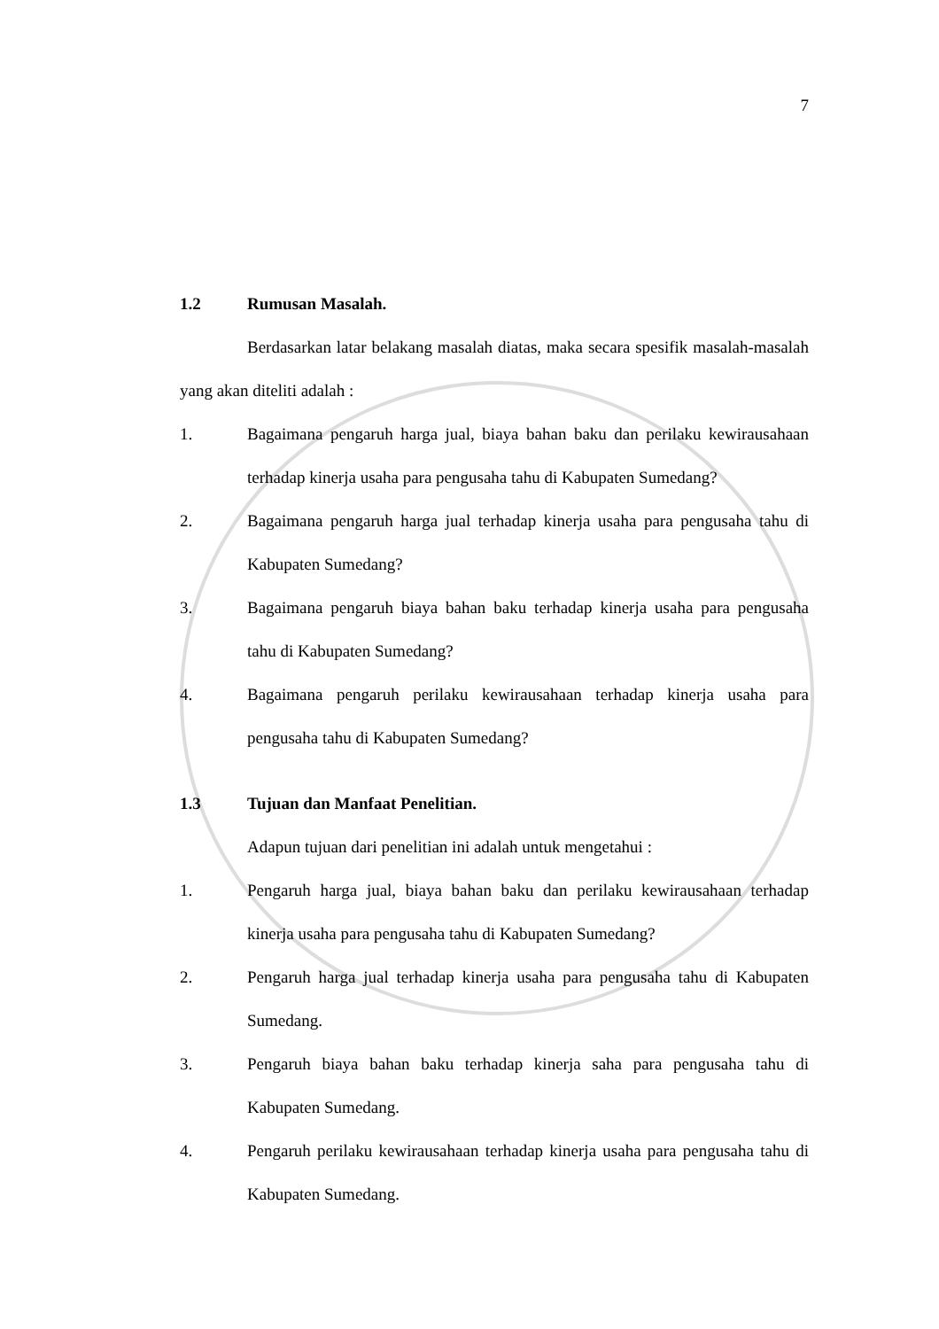7
1.2 Rumusan Masalah.
Berdasarkan latar belakang masalah diatas, maka secara spesifik masalah-masalah yang akan diteliti adalah :
1. Bagaimana pengaruh harga jual, biaya bahan baku dan perilaku kewirausahaan terhadap kinerja usaha para pengusaha tahu di Kabupaten Sumedang?
2. Bagaimana pengaruh harga jual terhadap kinerja usaha para pengusaha tahu di Kabupaten Sumedang?
3. Bagaimana pengaruh biaya bahan baku terhadap kinerja usaha para pengusaha tahu di Kabupaten Sumedang?
4. Bagaimana pengaruh perilaku kewirausahaan terhadap kinerja usaha para pengusaha tahu di Kabupaten Sumedang?
1.3 Tujuan dan Manfaat Penelitian.
Adapun tujuan dari penelitian ini adalah untuk mengetahui :
1. Pengaruh harga jual, biaya bahan baku dan perilaku kewirausahaan terhadap kinerja usaha para pengusaha tahu di Kabupaten Sumedang?
2. Pengaruh harga jual terhadap kinerja usaha para pengusaha tahu di Kabupaten Sumedang.
3. Pengaruh biaya bahan baku terhadap kinerja saha para pengusaha tahu di Kabupaten Sumedang.
4. Pengaruh perilaku kewirausahaan terhadap kinerja usaha para pengusaha tahu di Kabupaten Sumedang.